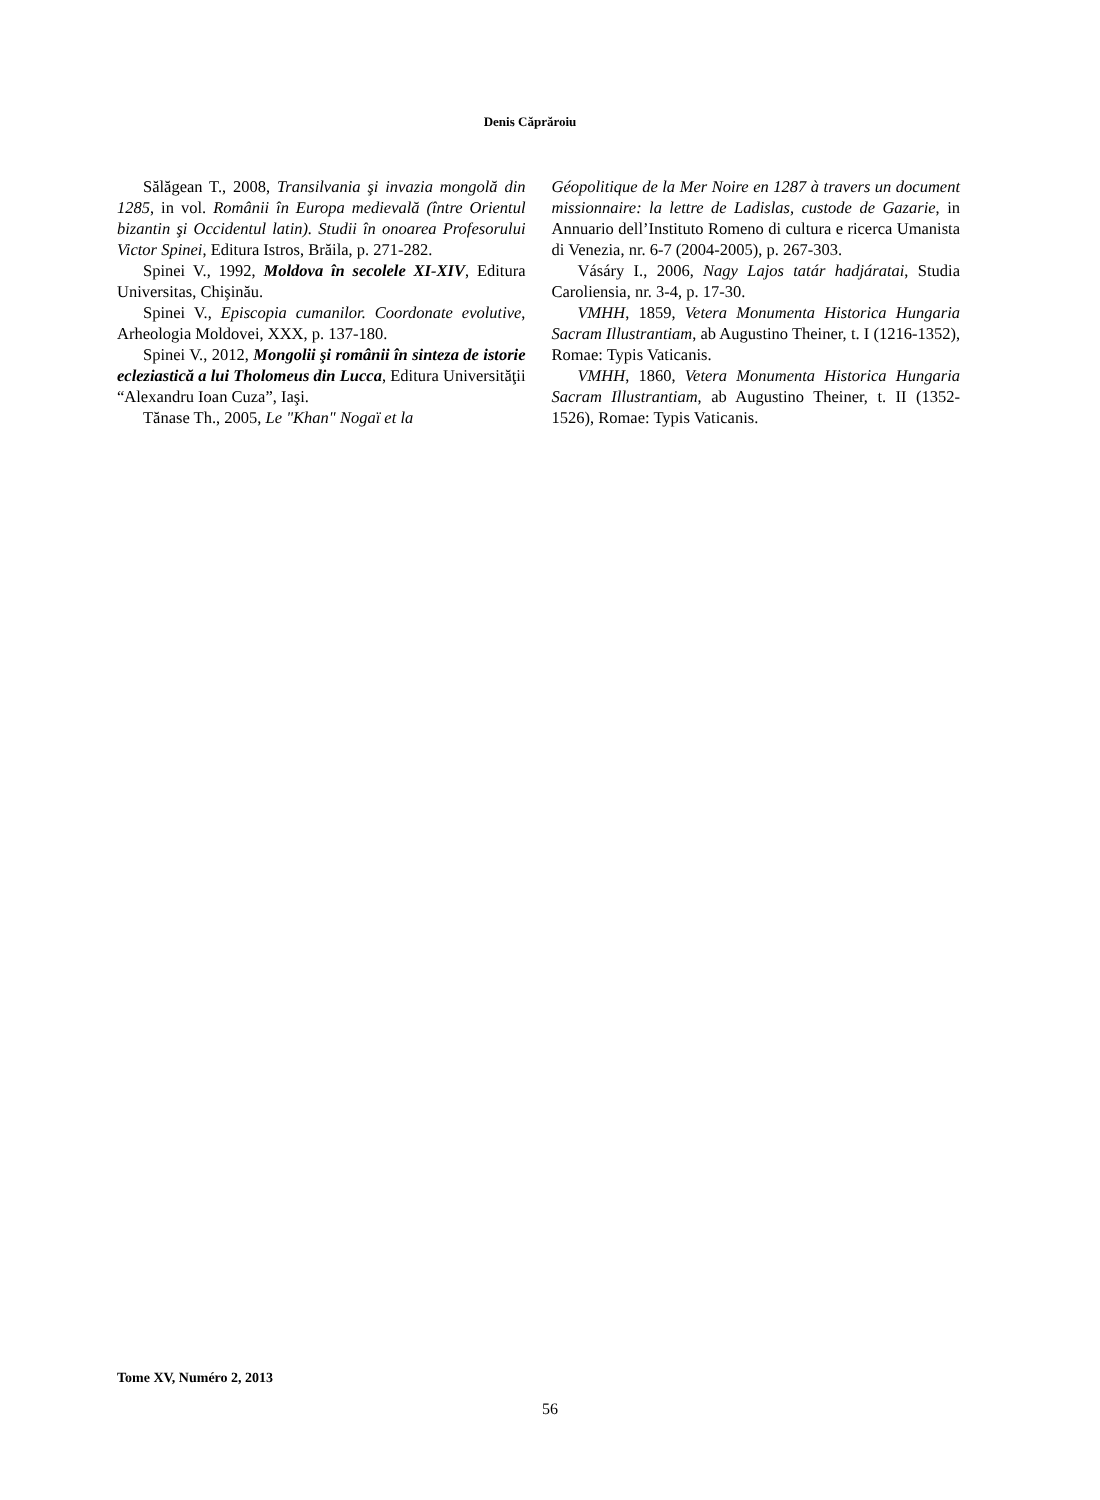Denis Căprăroiu
Sălăgean T., 2008, Transilvania şi invazia mongolă din 1285, in vol. Românii în Europa medievală (între Orientul bizantin şi Occidentul latin). Studii în onoarea Profesorului Victor Spinei, Editura Istros, Brăila, p. 271-282.
Spinei V., 1992, Moldova în secolele XI-XIV, Editura Universitas, Chişinău.
Spinei V., Episcopia cumanilor. Coordonate evolutive, Arheologia Moldovei, XXX, p. 137-180.
Spinei V., 2012, Mongolii şi românii în sinteza de istorie ecleziastică a lui Tholomeus din Lucca, Editura Universităţii “Alexandru Ioan Cuza”, Iaşi.
Tănase Th., 2005, Le "Khan" Nogaï et la
Géopolitique de la Mer Noire en 1287 à travers un document missionnaire: la lettre de Ladislas, custode de Gazarie, in Annuario dell’Instituto Romeno di cultura e ricerca Umanista di Venezia, nr. 6-7 (2004-2005), p. 267-303.
Vásáry I., 2006, Nagy Lajos tatár hadjáratai, Studia Caroliensia, nr. 3-4, p. 17-30.
VMHH, 1859, Vetera Monumenta Historica Hungaria Sacram Illustrantiam, ab Augustino Theiner, t. I (1216-1352), Romae: Typis Vaticanis.
VMHH, 1860, Vetera Monumenta Historica Hungaria Sacram Illustrantiam, ab Augustino Theiner, t. II (1352-1526), Romae: Typis Vaticanis.
Tome XV, Numéro 2, 2013
56